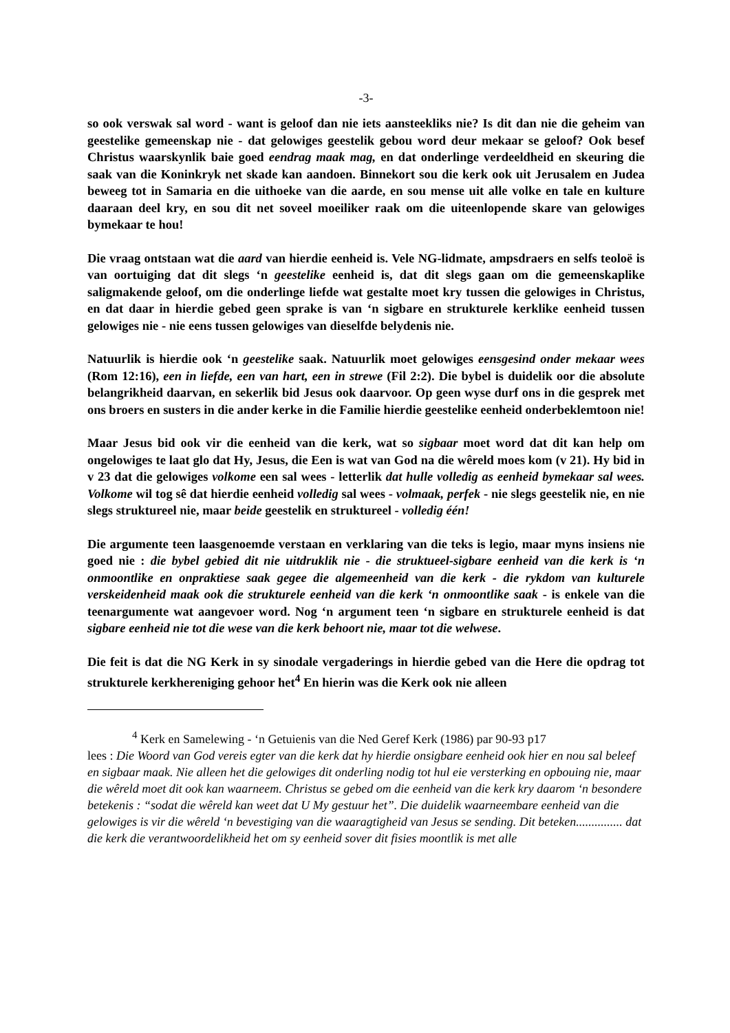-3-
so ook verswak sal word - want is geloof dan nie iets aansteekliks nie? Is dit dan nie die geheim van geestelike gemeenskap nie - dat gelowiges geestelik gebou word deur mekaar se geloof? Ook besef Christus waarskynlik baie goed eendrag maak mag, en dat onderlinge verdeeldheid en skeuring die saak van die Koninkryk net skade kan aandoen. Binnekort sou die kerk ook uit Jerusalem en Judea beweeg tot in Samaria en die uithoeke van die aarde, en sou mense uit alle volke en tale en kulture daaraan deel kry, en sou dit net soveel moeiliker raak om die uiteenlopende skare van gelowiges bymekaar te hou!
Die vraag ontstaan wat die aard van hierdie eenheid is. Vele NG-lidmate, ampsdraers en selfs teoloë is van oortuiging dat dit slegs ‘n geestelike eenheid is, dat dit slegs gaan om die gemeenskaplike saligmakende geloof, om die onderlinge liefde wat gestalte moet kry tussen die gelowiges in Christus, en dat daar in hierdie gebed geen sprake is van ‘n sigbare en strukturele kerklike eenheid tussen gelowiges nie - nie eens tussen gelowiges van dieselfde belydenis nie.
Natuurlik is hierdie ook ‘n geestelike saak. Natuurlik moet gelowiges eensgesind onder mekaar wees (Rom 12:16), een in liefde, een van hart, een in strewe (Fil 2:2). Die bybel is duidelik oor die absolute belangrikheid daarvan, en sekerlik bid Jesus ook daarvoor. Op geen wyse durf ons in die gesprek met ons broers en susters in die ander kerke in die Familie hierdie geestelike eenheid onderbeklemtoon nie!
Maar Jesus bid ook vir die eenheid van die kerk, wat so sigbaar moet word dat dit kan help om ongelowiges te laat glo dat Hy, Jesus, die Een is wat van God na die wêreld moes kom (v 21). Hy bid in v 23 dat die gelowiges volkome een sal wees - letterlik dat hulle volledig as eenheid bymekaar sal wees. Volkome wil tog sê dat hierdie eenheid volledig sal wees - volmaak, perfek - nie slegs geestelik nie, en nie slegs struktureel nie, maar beide geestelik en struktureel - volledig één!
Die argumente teen laasgenoemde verstaan en verklaring van die teks is legio, maar myns insiens nie goed nie : die bybel gebied dit nie uitdruklik nie - die struktueel-sigbare eenheid van die kerk is ‘n onmoontlike en onpraktiese saak gegee die algemeenheid van die kerk - die rykdom van kulturele verskeidenheid maak ook die strukturele eenheid van die kerk ‘n onmoontlike saak - is enkele van die teenargumente wat aangevoer word. Nog ‘n argument teen ‘n sigbare en strukturele eenheid is dat sigbare eenheid nie tot die wese van die kerk behoort nie, maar tot die welwese.
Die feit is dat die NG Kerk in sy sinodale vergaderings in hierdie gebed van die Here die opdrag tot strukturele kerkhereniging gehoor het<sup>4</sup> En hierin was die Kerk ook nie alleen
<sup>4</sup> Kerk en Samelewing - ‘n Getuienis van die Ned Geref Kerk (1986) par 90-93 p17
lees : Die Woord van God vereis egter van die kerk dat hy hierdie onsigbare eenheid ook hier en nou sal beleef en sigbaar maak. Nie alleen het die gelowiges dit onderling nodig tot hul eie versterking en opbouing nie, maar die wêreld moet dit ook kan waarneem. Christus se gebed om die eenheid van die kerk kry daarom ‘n besondere betekenis : “sodat die wêreld kan weet dat U My gestuur het”. Die duidelik waarneembare eenheid van die gelowiges is vir die wêreld ‘n bevestiging van die waaragtigheid van Jesus se sending. Dit beteken............... dat die kerk die verantwoordelikheid het om sy eenheid sover dit fisies moontlik is met alle